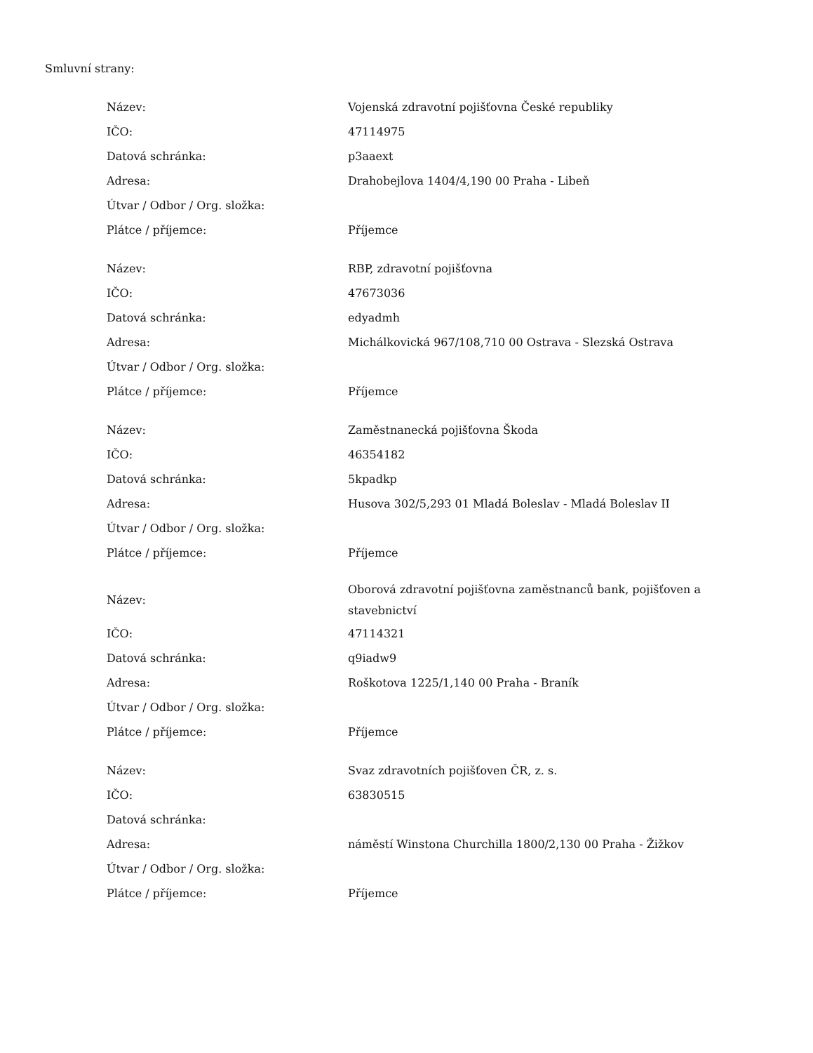Smluvní strany:
| Název: | Vojenská zdravotní pojišťovna České republiky |
| IČO: | 47114975 |
| Datová schránka: | p3aaext |
| Adresa: | Drahobejlova 1404/4,190 00 Praha - Libeň |
| Útvar / Odbor / Org. složka: | |
| Plátce / příjemce: | Příjemce |
| Název: | RBP, zdravotní pojišťovna |
| IČO: | 47673036 |
| Datová schránka: | edyadmh |
| Adresa: | Michálkovická 967/108,710 00 Ostrava - Slezská Ostrava |
| Útvar / Odbor / Org. složka: | |
| Plátce / příjemce: | Příjemce |
| Název: | Zaměstnanecká pojišťovna Škoda |
| IČO: | 46354182 |
| Datová schránka: | 5kpadkp |
| Adresa: | Husova 302/5,293 01 Mladá Boleslav - Mladá Boleslav II |
| Útvar / Odbor / Org. složka: | |
| Plátce / příjemce: | Příjemce |
| Název: | Oborová zdravotní pojišťovna zaměstnanců bank, pojišťoven a stavebnictví |
| IČO: | 47114321 |
| Datová schránka: | q9iadw9 |
| Adresa: | Roškotova 1225/1,140 00 Praha - Braník |
| Útvar / Odbor / Org. složka: | |
| Plátce / příjemce: | Příjemce |
| Název: | Svaz zdravotních pojišťoven ČR, z. s. |
| IČO: | 63830515 |
| Datová schránka: | |
| Adresa: | náměstí Winstona Churchilla 1800/2,130 00 Praha - Žižkov |
| Útvar / Odbor / Org. složka: | |
| Plátce / příjemce: | Příjemce |